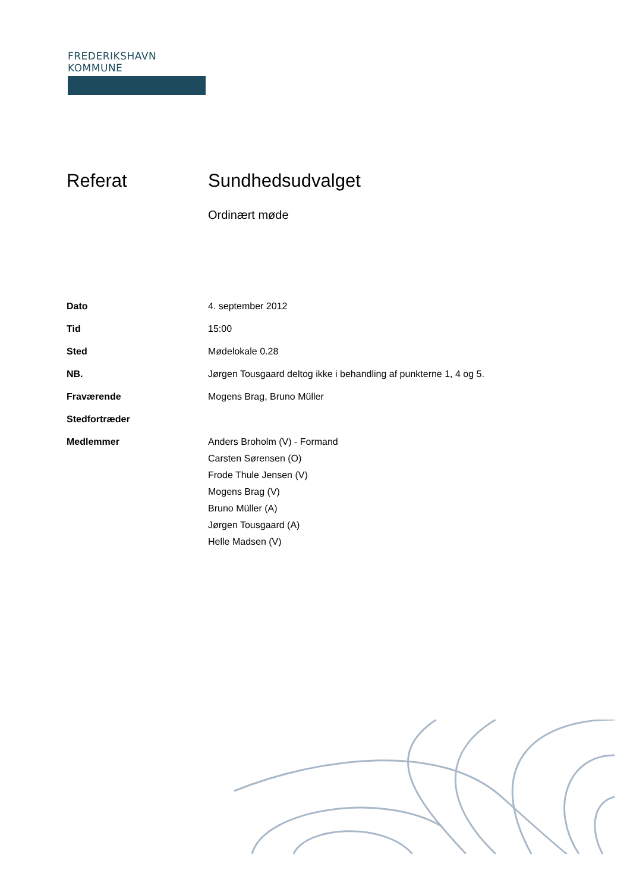FREDERIKSHAVN KOMMUNE
Referat Sundhedsudvalget
Ordinært møde
Dato 4. september 2012
Tid 15:00
Sted Mødelokale 0.28
NB. Jørgen Tousgaard deltog ikke i behandling af punkterne 1, 4 og 5.
Fraværende Mogens Brag, Bruno Müller
Stedfortræder
Medlemmer Anders Broholm (V) - Formand
Carsten Sørensen (O)
Frode Thule Jensen (V)
Mogens Brag (V)
Bruno Müller (A)
Jørgen Tousgaard (A)
Helle Madsen (V)